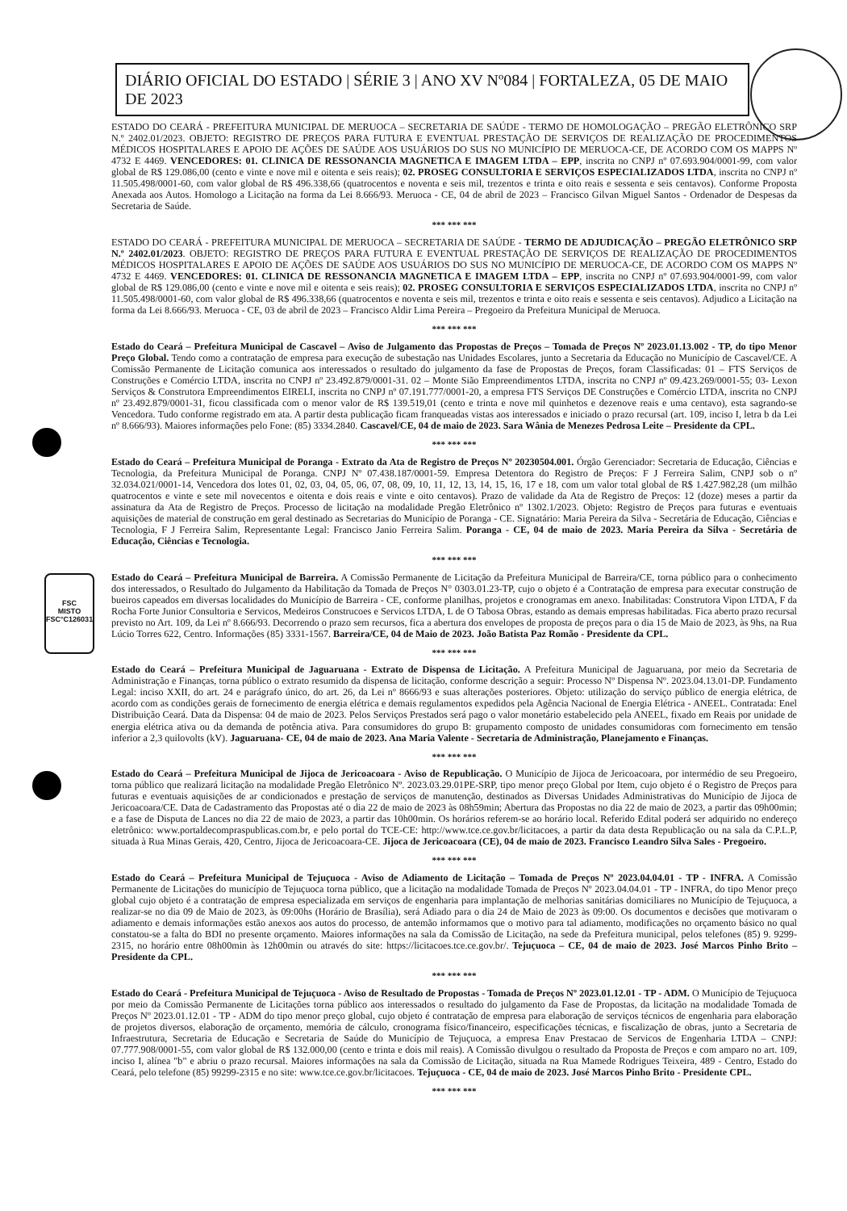FSC
MISTO
FSC°C126031
DIÁRIO OFICIAL DO ESTADO | SÉRIE 3 | ANO XV Nº084 | FORTALEZA, 05 DE MAIO DE 2023
ESTADO DO CEARÁ - PREFEITURA MUNICIPAL DE MERUOCA – SECRETARIA DE SAÚDE - TERMO DE HOMOLOGAÇÃO – PREGÃO ELETRÔNICO SRP N.º 2402.01/2023. OBJETO: REGISTRO DE PREÇOS PARA FUTURA E EVENTUAL PRESTAÇÃO DE SERVIÇOS DE REALIZAÇÃO DE PROCEDIMENTOS MÉDICOS HOSPITALARES E APOIO DE AÇÕES DE SAÚDE AOS USUÁRIOS DO SUS NO MUNICÍPIO DE MERUOCA-CE, DE ACORDO COM OS MAPPS Nº 4732 E 4469. VENCEDORES: 01. CLINICA DE RESSONANCIA MAGNETICA E IMAGEM LTDA – EPP, inscrita no CNPJ nº 07.693.904/0001-99, com valor global de R$ 129.086,00 (cento e vinte e nove mil e oitenta e seis reais); 02. PROSEG CONSULTORIA E SERVIÇOS ESPECIALIZADOS LTDA, inscrita no CNPJ nº 11.505.498/0001-60, com valor global de R$ 496.338,66 (quatrocentos e noventa e seis mil, trezentos e trinta e oito reais e sessenta e seis centavos). Conforme Proposta Anexada aos Autos. Homologo a Licitação na forma da Lei 8.666/93. Meruoca - CE, 04 de abril de 2023 – Francisco Gilvan Miguel Santos - Ordenador de Despesas da Secretaria de Saúde.
*** *** ***
ESTADO DO CEARÁ - PREFEITURA MUNICIPAL DE MERUOCA – SECRETARIA DE SAÚDE - TERMO DE ADJUDICAÇÃO – PREGÃO ELETRÔNICO SRP N.º 2402.01/2023. OBJETO: REGISTRO DE PREÇOS PARA FUTURA E EVENTUAL PRESTAÇÃO DE SERVIÇOS DE REALIZAÇÃO DE PROCEDIMENTOS MÉDICOS HOSPITALARES E APOIO DE AÇÕES DE SAÚDE AOS USUÁRIOS DO SUS NO MUNICÍPIO DE MERUOCA-CE, DE ACORDO COM OS MAPPS Nº 4732 E 4469. VENCEDORES: 01. CLINICA DE RESSONANCIA MAGNETICA E IMAGEM LTDA – EPP, inscrita no CNPJ nº 07.693.904/0001-99, com valor global de R$ 129.086,00 (cento e vinte e nove mil e oitenta e seis reais); 02. PROSEG CONSULTORIA E SERVIÇOS ESPECIALIZADOS LTDA, inscrita no CNPJ nº 11.505.498/0001-60, com valor global de R$ 496.338,66 (quatrocentos e noventa e seis mil, trezentos e trinta e oito reais e sessenta e seis centavos). Adjudico a Licitação na forma da Lei 8.666/93. Meruoca - CE, 03 de abril de 2023 – Francisco Aldir Lima Pereira – Pregoeiro da Prefeitura Municipal de Meruoca.
*** *** ***
Estado do Ceará – Prefeitura Municipal de Cascavel – Aviso de Julgamento das Propostas de Preços – Tomada de Preços Nº 2023.01.13.002 - TP, do tipo Menor Preço Global. Tendo como a contratação de empresa para execução de subestação nas Unidades Escolares, junto a Secretaria da Educação no Município de Cascavel/CE. A Comissão Permanente de Licitação comunica aos interessados o resultado do julgamento da fase de Propostas de Preços, foram Classificadas: 01 – FTS Serviços de Construções e Comércio LTDA, inscrita no CNPJ nº 23.492.879/0001-31. 02 – Monte Sião Empreendimentos LTDA, inscrita no CNPJ nº 09.423.269/0001-55; 03- Lexon Serviços & Construtora Empreendimentos EIRELI, inscrita no CNPJ nº 07.191.777/0001-20, a empresa FTS Serviços DE Construções e Comércio LTDA, inscrita no CNPJ nº 23.492.879/0001-31, ficou classificada com o menor valor de R$ 139.519,01 (cento e trinta e nove mil quinhetos e dezenove reais e uma centavo), esta sagrando-se Vencedora. Tudo conforme registrado em ata. A partir desta publicação ficam franqueadas vistas aos interessados e iniciado o prazo recursal (art. 109, inciso I, letra b da Lei nº 8.666/93). Maiores informações pelo Fone: (85) 3334.2840. Cascavel/CE, 04 de maio de 2023. Sara Wânia de Menezes Pedrosa Leite – Presidente da CPL.
*** *** ***
Estado do Ceará – Prefeitura Municipal de Poranga - Extrato da Ata de Registro de Preços Nº 20230504.001. Órgão Gerenciador: Secretaria de Educação, Ciências e Tecnologia, da Prefeitura Municipal de Poranga. CNPJ Nº 07.438.187/0001-59. Empresa Detentora do Registro de Preços: F J Ferreira Salim, CNPJ sob o nº 32.034.021/0001-14, Vencedora dos lotes 01, 02, 03, 04, 05, 06, 07, 08, 09, 10, 11, 12, 13, 14, 15, 16, 17 e 18, com um valor total global de R$ 1.427.982,28 (um milhão quatrocentos e vinte e sete mil novecentos e oitenta e dois reais e vinte e oito centavos). Prazo de validade da Ata de Registro de Preços: 12 (doze) meses a partir da assinatura da Ata de Registro de Preços. Processo de licitação na modalidade Pregão Eletrônico nº 1302.1/2023. Objeto: Registro de Preços para futuras e eventuais aquisições de material de construção em geral destinado as Secretarias do Município de Poranga - CE. Signatário: Maria Pereira da Silva - Secretária de Educação, Ciências e Tecnologia, F J Ferreira Salim, Representante Legal: Francisco Janio Ferreira Salim. Poranga - CE, 04 de maio de 2023. Maria Pereira da Silva - Secretária de Educação, Ciências e Tecnologia.
*** *** ***
Estado do Ceará – Prefeitura Municipal de Barreira. A Comissão Permanente de Licitação da Prefeitura Municipal de Barreira/CE, torna público para o conhecimento dos interessados, o Resultado do Julgamento da Habilitação da Tomada de Preços N° 0303.01.23-TP, cujo o objeto é a Contratação de empresa para executar construção de bueiros capeados em diversas localidades do Município de Barreira - CE, conforme planilhas, projetos e cronogramas em anexo. Inabilitadas: Construtora Vipon LTDA, F da Rocha Forte Junior Consultoria e Servicos, Medeiros Construcoes e Servicos LTDA, L de O Tabosa Obras, estando as demais empresas habilitadas. Fica aberto prazo recursal previsto no Art. 109, da Lei nº 8.666/93. Decorrendo o prazo sem recursos, fica a abertura dos envelopes de proposta de preços para o dia 15 de Maio de 2023, às 9hs, na Rua Lúcio Torres 622, Centro. Informações (85) 3331-1567. Barreira/CE, 04 de Maio de 2023. João Batista Paz Romão - Presidente da CPL.
*** *** ***
Estado do Ceará – Prefeitura Municipal de Jaguaruana - Extrato de Dispensa de Licitação. A Prefeitura Municipal de Jaguaruana, por meio da Secretaria de Administração e Finanças, torna público o extrato resumido da dispensa de licitação, conforme descrição a seguir: Processo Nº Dispensa Nº. 2023.04.13.01-DP. Fundamento Legal: inciso XXII, do art. 24 e parágrafo único, do art. 26, da Lei nº 8666/93 e suas alterações posteriores. Objeto: utilização do serviço público de energia elétrica, de acordo com as condições gerais de fornecimento de energia elétrica e demais regulamentos expedidos pela Agência Nacional de Energia Elétrica - ANEEL. Contratada: Enel Distribuição Ceará. Data da Dispensa: 04 de maio de 2023. Pelos Serviços Prestados será pago o valor monetário estabelecido pela ANEEL, fixado em Reais por unidade de energia elétrica ativa ou da demanda de potência ativa. Para consumidores do grupo B: grupamento composto de unidades consumidoras com fornecimento em tensão inferior a 2,3 quilovolts (kV). Jaguaruana- CE, 04 de maio de 2023. Ana Maria Valente - Secretaria de Administração, Planejamento e Finanças.
*** *** ***
Estado do Ceará – Prefeitura Municipal de Jijoca de Jericoacoara - Aviso de Republicação. O Município de Jijoca de Jericoacoara, por intermédio de seu Pregoeiro, torna público que realizará licitação na modalidade Pregão Eletrônico Nº. 2023.03.29.01PE-SRP, tipo menor preço Global por Item, cujo objeto é o Registro de Preços para futuras e eventuais aquisições de ar condicionados e prestação de serviços de manutenção, destinados as Diversas Unidades Administrativas do Município de Jijoca de Jericoacoara/CE. Data de Cadastramento das Propostas até o dia 22 de maio de 2023 às 08h59min; Abertura das Propostas no dia 22 de maio de 2023, a partir das 09h00min; e a fase de Disputa de Lances no dia 22 de maio de 2023, a partir das 10h00min. Os horários referem-se ao horário local. Referido Edital poderá ser adquirido no endereço eletrônico: www.portaldecompraspublicas.com.br, e pelo portal do TCE-CE: http://www.tce.ce.gov.br/licitacoes, a partir da data desta Republicação ou na sala da C.P.L.P, situada à Rua Minas Gerais, 420, Centro, Jijoca de Jericoacoara-CE. Jijoca de Jericoacoara (CE), 04 de maio de 2023. Francisco Leandro Silva Sales - Pregoeiro.
*** *** ***
Estado do Ceará – Prefeitura Municipal de Tejuçuoca - Aviso de Adiamento de Licitação – Tomada de Preços Nº 2023.04.04.01 - TP - INFRA. A Comissão Permanente de Licitações do município de Tejuçuoca torna público, que a licitação na modalidade Tomada de Preços Nº 2023.04.04.01 - TP - INFRA, do tipo Menor preço global cujo objeto é a contratação de empresa especializada em serviços de engenharia para implantação de melhorias sanitárias domiciliares no Município de Tejuçuoca, a realizar-se no dia 09 de Maio de 2023, às 09:00hs (Horário de Brasília), será Adiado para o dia 24 de Maio de 2023 às 09:00. Os documentos e decisões que motivaram o adiamento e demais informações estão anexos aos autos do processo, de antemão informamos que o motivo para tal adiamento, modificações no orçamento básico no qual constatou-se a falta do BDI no presente orçamento. Maiores informações na sala da Comissão de Licitação, na sede da Prefeitura municipal, pelos telefones (85) 9. 9299-2315, no horário entre 08h00min às 12h00min ou através do site: https://licitacoes.tce.ce.gov.br/. Tejuçuoca – CE, 04 de maio de 2023. José Marcos Pinho Brito – Presidente da CPL.
*** *** ***
Estado do Ceará - Prefeitura Municipal de Tejuçuoca - Aviso de Resultado de Propostas - Tomada de Preços Nº 2023.01.12.01 - TP - ADM. O Município de Tejuçuoca por meio da Comissão Permanente de Licitações torna público aos interessados o resultado do julgamento da Fase de Propostas, da licitação na modalidade Tomada de Preços Nº 2023.01.12.01 - TP - ADM do tipo menor preço global, cujo objeto é contratação de empresa para elaboração de serviços técnicos de engenharia para elaboração de projetos diversos, elaboração de orçamento, memória de cálculo, cronograma físico/financeiro, especificações técnicas, e fiscalização de obras, junto a Secretaria de Infraestrutura, Secretaria de Educação e Secretaria de Saúde do Município de Tejuçuoca, a empresa Enav Prestacao de Servicos de Engenharia LTDA – CNPJ: 07.777.908/0001-55, com valor global de R$ 132.000,00 (cento e trinta e dois mil reais). A Comissão divulgou o resultado da Proposta de Preços e com amparo no art. 109, inciso I, alínea "b" e abriu o prazo recursal. Maiores informações na sala da Comissão de Licitação, situada na Rua Mamede Rodrigues Teixeira, 489 - Centro, Estado do Ceará, pelo telefone (85) 99299-2315 e no site: www.tce.ce.gov.br/licitacoes. Tejuçuoca - CE, 04 de maio de 2023. José Marcos Pinho Brito - Presidente CPL.
*** *** ***